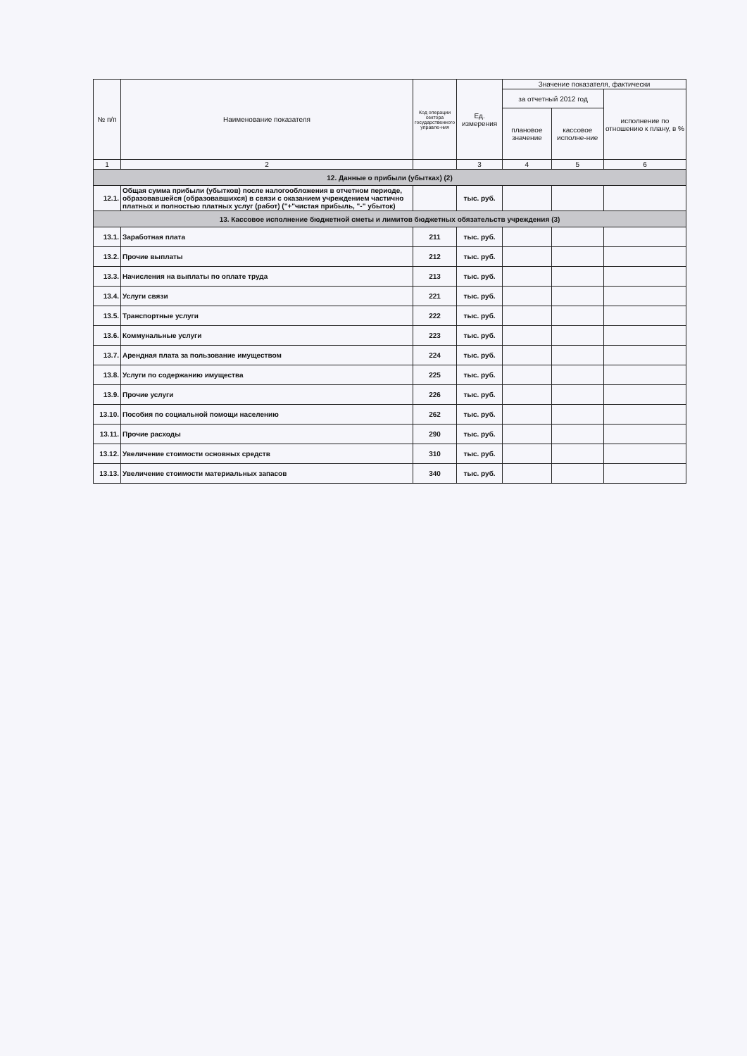| № п/п | Наименование показателя | Код операции сектора государственного управле-ния | Ед. измерения | Значение показателя, фактически | | |
| --- | --- | --- | --- | --- | --- | --- |
| | | | | за отчетный 2012 год | | исполнение по отношению к плану, в % |
| | | | | плановое значение | кассовое исполне-ние | |
| 1 | 2 | | 3 | 4 | 5 | 6 |
| 12. Данные о прибыли (убытках) (2) | | | | | | |
| 12.1. | Общая сумма прибыли (убытков) после налогообложения в отчетном периоде, образовавшейся (образовавшихся) в связи с оказанием учреждением частично платных и полностью платных услуг (работ) ("+"чистая прибыль, "-" убыток) | | тыс. руб. | | | |
| 13. Кассовое исполнение бюджетной сметы и лимитов бюджетных обязательств учреждения (3) | | | | | | |
| 13.1. | Заработная плата | 211 | тыс. руб. | | | |
| 13.2. | Прочие выплаты | 212 | тыс. руб. | | | |
| 13.3. | Начисления на выплаты по оплате труда | 213 | тыс. руб. | | | |
| 13.4. | Услуги связи | 221 | тыс. руб. | | | |
| 13.5. | Транспортные услуги | 222 | тыс. руб. | | | |
| 13.6. | Коммунальные услуги | 223 | тыс. руб. | | | |
| 13.7. | Арендная плата за пользование имуществом | 224 | тыс. руб. | | | |
| 13.8. | Услуги по содержанию имущества | 225 | тыс. руб. | | | |
| 13.9. | Прочие услуги | 226 | тыс. руб. | | | |
| 13.10. | Пособия по социальной помощи населению | 262 | тыс. руб. | | | |
| 13.11. | Прочие расходы | 290 | тыс. руб. | | | |
| 13.12. | Увеличение стоимости основных средств | 310 | тыс. руб. | | | |
| 13.13. | Увеличение стоимости материальных запасов | 340 | тыс. руб. | | | |